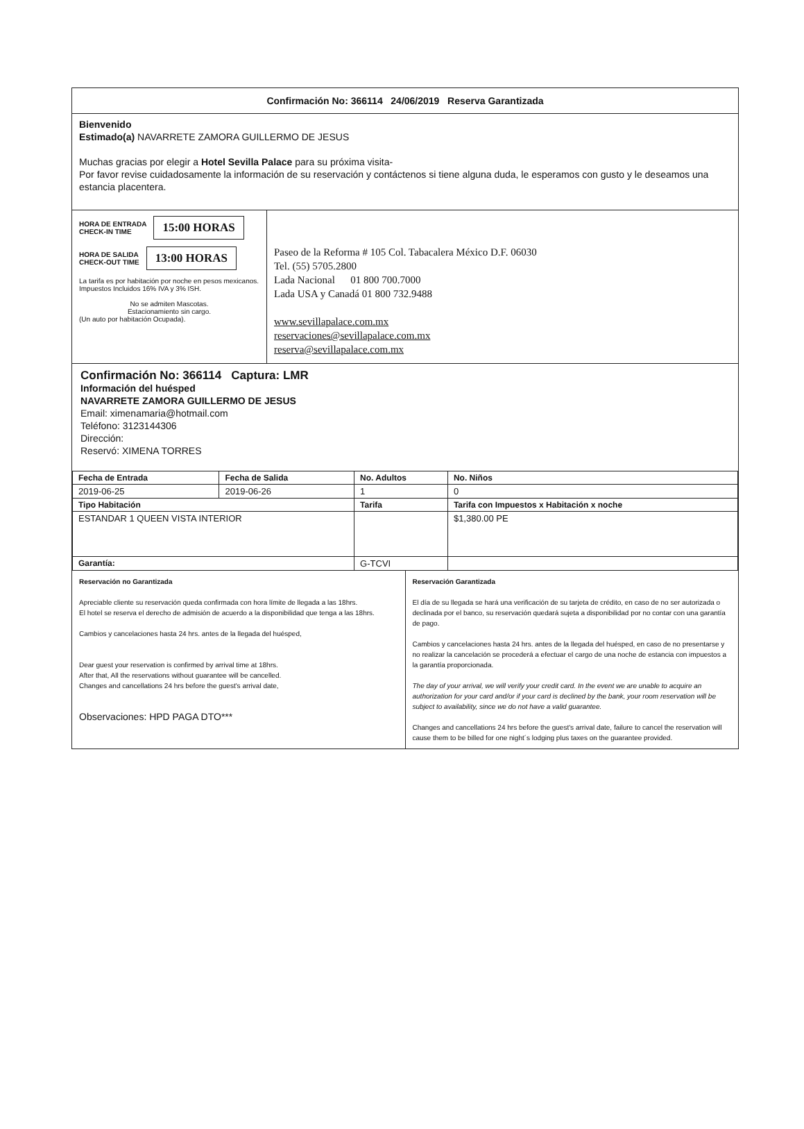Confirmación No: 366114 24/06/2019 Reserva Garantizada
Bienvenido
Estimado(a) NAVARRETE ZAMORA GUILLERMO DE JESUS
Muchas gracias por elegir a Hotel Sevilla Palace para su próxima visita-
Por favor revise cuidadosamente la información de su reservación y contáctenos si tiene alguna duda, le esperamos con gusto y le deseamos una estancia placentera.
HORA DE ENTRADA
CHECK-IN TIME 15:00 HORAS
HORA DE SALIDA
CHECK-OUT TIME 13:00 HORAS
La tarifa es por habitación por noche en pesos mexicanos.
Impuestos Incluidos 16% IVA y 3% ISH.
No se admiten Mascotas.
Estacionamiento sin cargo.
(Un auto por habitación Ocupada).
Paseo de la Reforma # 105 Col. Tabacalera México D.F. 06030
Tel. (55) 5705.2800
Lada Nacional 01 800 700.7000
Lada USA y Canadá 01 800 732.9488
www.sevillapalace.com.mx
reservaciones@sevillapalace.com.mx
reserva@sevillapalace.com.mx
Confirmación No: 366114 Captura: LMR
Información del huésped
NAVARRETE ZAMORA GUILLERMO DE JESUS
Email: ximenamaria@hotmail.com
Teléfono: 3123144306
Dirección:
Reservó: XIMENA TORRES
| Fecha de Entrada | Fecha de Salida | No. Adultos | No. Niños |
| --- | --- | --- | --- |
| 2019-06-25 | 2019-06-26 | 1 | 0 |
| Tipo Habitación | | Tarifa | Tarifa con Impuestos x Habitación x noche |
| ESTANDAR 1 QUEEN VISTA INTERIOR | | | $1,380.00 PE |
| Garantía: | | G-TCVI | |
Reservación no Garantizada
Apreciable cliente su reservación queda confirmada con hora límite de llegada a las 18hrs.
El hotel se reserva el derecho de admisión de acuerdo a la disponibilidad que tenga a las 18hrs.
Cambios y cancelaciones hasta 24 hrs. antes de la llegada del huésped,
Dear guest your reservation is confirmed by arrival time at 18hrs.
After that, All the reservations without guarantee will be cancelled.
Changes and cancellations 24 hrs before the guest's arrival date,
Observaciones: HPD PAGA DTO***
Reservación Garantizada
El día de su llegada se hará una verificación de su tarjeta de crédito, en caso de no ser autorizada o declinada por el banco, su reservación quedará sujeta a disponibilidad por no contar con una garantía de pago.
Cambios y cancelaciones hasta 24 hrs. antes de la llegada del huésped, en caso de no presentarse y no realizar la cancelación se procederá a efectuar el cargo de una noche de estancia con impuestos a la garantía proporcionada.
The day of your arrival, we will verify your credit card. In the event we are unable to acquire an authorization for your card and/or if your card is declined by the bank, your room reservation will be subject to availability, since we do not have a valid guarantee.
Changes and cancellations 24 hrs before the guest's arrival date, failure to cancel the reservation will cause them to be billed for one night´s lodging plus taxes on the guarantee provided.